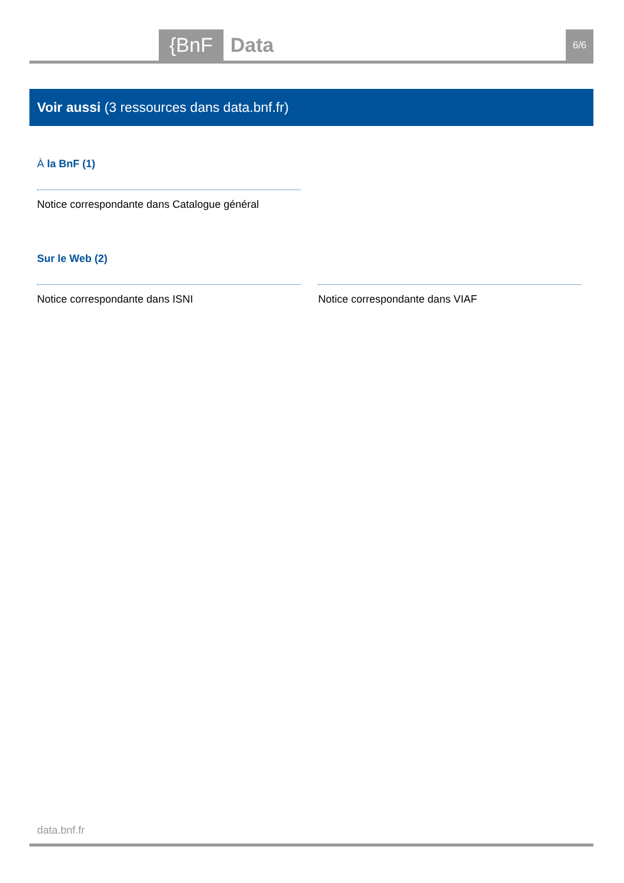{BnF Data 6/6
Voir aussi (3 ressources dans data.bnf.fr)
À la BnF (1)
Notice correspondante dans Catalogue général
Sur le Web (2)
Notice correspondante dans ISNI Notice correspondante dans VIAF
data.bnf.fr